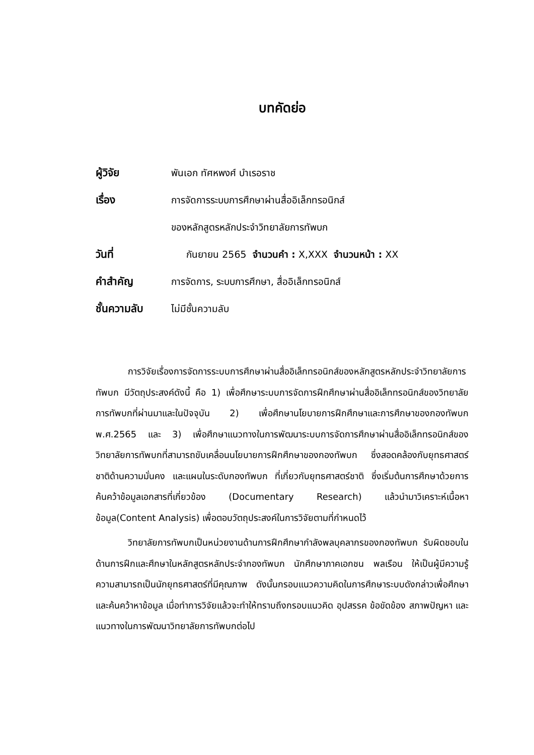บทคัดย่อ
ผู้วิจัย พันเอก ทัศหพงศ์ บำเรอราช
เรื่อง การจัดการระบบการศึกษาผ่านสื่ออิเล็กทรอนิกส์
ของหลักสูตรหลักประจำวิทยาลัยการทัพบก
วันที่ กันยายน 2565 จำนวนคำ : X,XXX จำนวนหน้า : XX
คำสำคัญ การจัดการ, ระบบการศึกษา, สื่ออิเล็กทรอนิกส์
ชั้นความลับ ไม่มีชั้นความลับ
การวิจัยเรื่องการจัดการระบบการศึกษาผ่านสื่ออิเล็กทรอนิกส์ของหลักสูตรหลักประจำวิทยาลัยการทัพบก มีวัตถุประสงค์ดังนี้ คือ 1) เพื่อศึกษาระบบการจัดการฝึกศึกษาผ่านสื่ออิเล็กทรอนิกส์ของวิทยาลัยการทัพบกที่ผ่านมาและในปัจจุบัน 2) เพื่อศึกษานโยบายการฝึกศึกษาและการศึกษาของกองทัพบก พ.ศ.2565 และ 3) เพื่อศึกษาแนวทางในการพัฒนาระบบการจัดการศึกษาผ่านสื่ออิเล็กทรอนิกส์ของวิทยาลัยการทัพบกที่สามารถขับเคลื่อนนโยบายการฝึกศึกษาของกองทัพบก ซึ่งสอดคล้องกับยุทธศาสตร์ชาติด้านความมั่นคง และแผนในระดับกองทัพบก ที่เกี่ยวกับยุทธศาสตร์ชาติ ซึ่งเริ่มต้นการศึกษาด้วยการค้นคว้าข้อมูลเอกสารที่เกี่ยวข้อง (Documentary Research) แล้วนำมาวิเคราะห์เนื้อหาข้อมูล(Content Analysis) เพื่อตอบวัตถุประสงค์ในการวิจัยตามที่กำหนดไว้
วิทยาลัยการทัพบกเป็นหน่วยงานด้านการฝึกศึกษากำลังพลบุคลากรของกองทัพบก รับผิดชอบในด้านการฝึกและศึกษาในหลักสูตรหลักประจำกองทัพบก นักศึกษาภาคเอกชน พลเรือน ให้เป็นผู้มีความรู้ความสามารถเป็นนักยุทธศาสตร์ที่มีคุณภาพ ดังนั้นกรอบแนวความคิดในการศึกษาระบบดังกล่าวเพื่อศึกษาและค้นคว้าหาข้อมูล เมื่อทำการวิจัยแล้วจะทำให้ทราบถึงกรอบแนวคิด อุปสรรค ข้อขัดข้อง สภาพปัญหา และแนวทางในการพัฒนาวิทยาลัยการทัพบกต่อไป